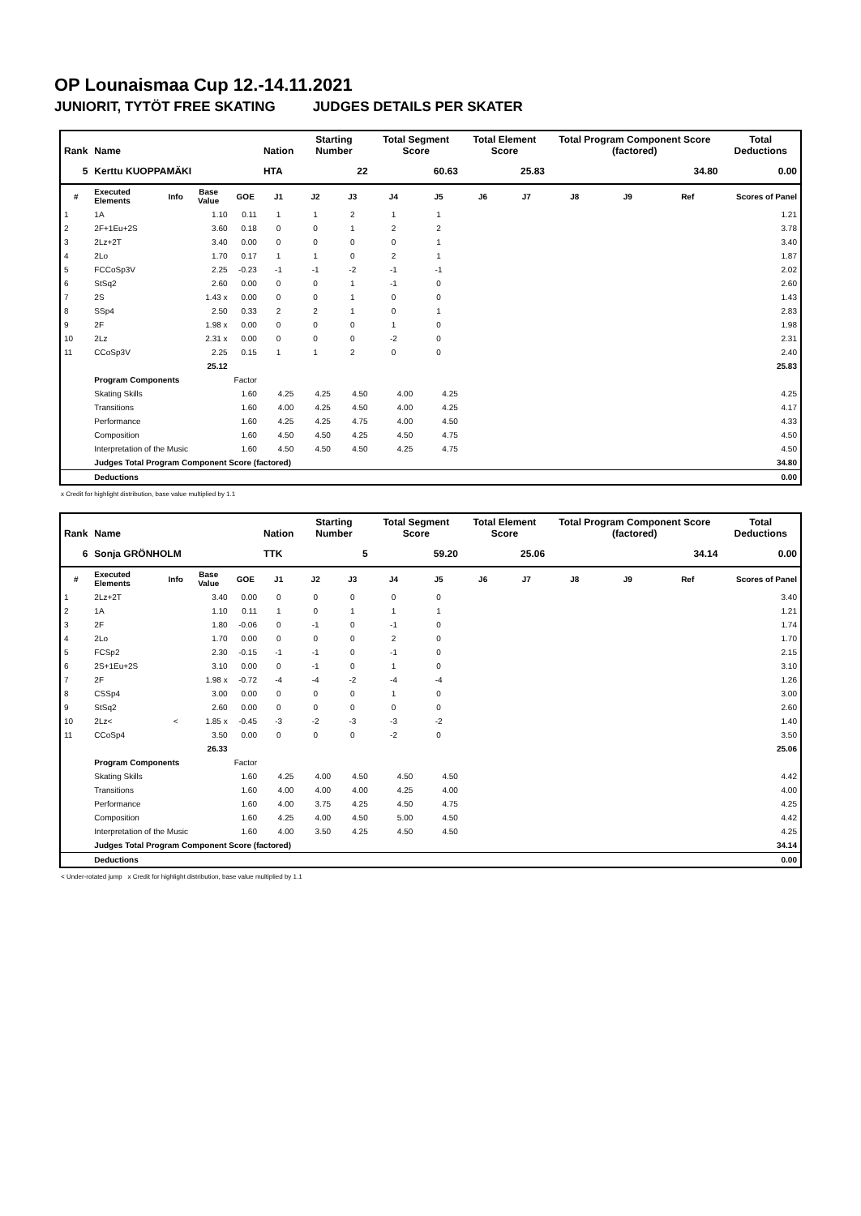OP Lounaismaa Cup 12.-14.11.2021
JUNIORIT, TYTÖT FREE SKATING JUDGES DETAILS PER SKATER
| Rank | Name | | | | Nation | Starting Number | | Total Segment Score | | Total Element Score | | Total Program Component Score (factored) | | | Total Deductions |
| --- | --- | --- | --- | --- | --- | --- | --- | --- | --- | --- | --- | --- | --- | --- | --- |
| 5 | Kerttu KUOPPAMÄKI | | | | HTA | 22 | | 60.63 | | 25.83 | | 34.80 | | | 0.00 |
| # | Executed Elements | Info | Base Value | GOE | J1 | J2 | J3 | J4 | J5 | J6 | J7 | J8 | J9 | Ref | Scores of Panel |
| 1 | 1A | | 1.10 | 0.11 | 1 | 1 | 2 | 1 | 1 | | | | | | 1.21 |
| 2 | 2F+1Eu+2S | | 3.60 | 0.18 | 0 | 0 | 1 | 2 | 2 | | | | | | 3.78 |
| 3 | 2Lz+2T | | 3.40 | 0.00 | 0 | 0 | 0 | 0 | 1 | | | | | | 3.40 |
| 4 | 2Lo | | 1.70 | 0.17 | 1 | 1 | 0 | 2 | 1 | | | | | | 1.87 |
| 5 | FCCoSp3V | | 2.25 | -0.23 | -1 | -1 | -2 | -1 | -1 | | | | | | 2.02 |
| 6 | StSq2 | | 2.60 | 0.00 | 0 | 0 | 1 | -1 | 0 | | | | | | 2.60 |
| 7 | 2S | | 1.43 x | 0.00 | 0 | 0 | 1 | 0 | 0 | | | | | | 1.43 |
| 8 | SSp4 | | 2.50 | 0.33 | 2 | 2 | 1 | 0 | 1 | | | | | | 2.83 |
| 9 | 2F | | 1.98 x | 0.00 | 0 | 0 | 0 | 1 | 0 | | | | | | 1.98 |
| 10 | 2Lz | | 2.31 x | 0.00 | 0 | 0 | 0 | -2 | 0 | | | | | | 2.31 |
| 11 | CCoSp3V | | 2.25 | 0.15 | 1 | 1 | 2 | 0 | 0 | | | | | | 2.40 |
| | | | 25.12 | | | | | | | | | | | | 25.83 |
| | Program Components | | | Factor | | | | | | | | | | | |
| | Skating Skills | | | 1.60 | 4.25 | 4.25 | 4.50 | 4.00 | 4.25 | | | | | | 4.25 |
| | Transitions | | | 1.60 | 4.00 | 4.25 | 4.50 | 4.00 | 4.25 | | | | | | 4.17 |
| | Performance | | | 1.60 | 4.25 | 4.25 | 4.75 | 4.00 | 4.50 | | | | | | 4.33 |
| | Composition | | | 1.60 | 4.50 | 4.50 | 4.25 | 4.50 | 4.75 | | | | | | 4.50 |
| | Interpretation of the Music | | | 1.60 | 4.50 | 4.50 | 4.50 | 4.25 | 4.75 | | | | | | 4.50 |
| | Judges Total Program Component Score (factored) | | | | | | | | | | | | | | 34.80 |
| | Deductions | | | | | | | | | | | | | | 0.00 |
x Credit for highlight distribution, base value multiplied by 1.1
| Rank | Name | | | | Nation | Starting Number | | Total Segment Score | | Total Element Score | | Total Program Component Score (factored) | | | Total Deductions |
| --- | --- | --- | --- | --- | --- | --- | --- | --- | --- | --- | --- | --- | --- | --- | --- |
| 6 | Sonja GRÖNHOLM | | | | TTK | 5 | | 59.20 | | 25.06 | | 34.14 | | | 0.00 |
| # | Executed Elements | Info | Base Value | GOE | J1 | J2 | J3 | J4 | J5 | J6 | J7 | J8 | J9 | Ref | Scores of Panel |
| 1 | 2Lz+2T | | 3.40 | 0.00 | 0 | 0 | 0 | 0 | 0 | | | | | | 3.40 |
| 2 | 1A | | 1.10 | 0.11 | 1 | 0 | 1 | 1 | 1 | | | | | | 1.21 |
| 3 | 2F | | 1.80 | -0.06 | 0 | -1 | 0 | -1 | 0 | | | | | | 1.74 |
| 4 | 2Lo | | 1.70 | 0.00 | 0 | 0 | 0 | 2 | 0 | | | | | | 1.70 |
| 5 | FCSp2 | | 2.30 | -0.15 | -1 | -1 | 0 | -1 | 0 | | | | | | 2.15 |
| 6 | 2S+1Eu+2S | | 3.10 | 0.00 | 0 | -1 | 0 | 1 | 0 | | | | | | 3.10 |
| 7 | 2F | | 1.98 x | -0.72 | -4 | -4 | -2 | -4 | -4 | | | | | | 1.26 |
| 8 | CSSp4 | | 3.00 | 0.00 | 0 | 0 | 0 | 1 | 0 | | | | | | 3.00 |
| 9 | StSq2 | | 2.60 | 0.00 | 0 | 0 | 0 | 0 | 0 | | | | | | 2.60 |
| 10 | 2Lz< | < | 1.85 x | -0.45 | -3 | -2 | -3 | -3 | -2 | | | | | | 1.40 |
| 11 | CCoSp4 | | 3.50 | 0.00 | 0 | 0 | 0 | -2 | 0 | | | | | | 3.50 |
| | | | 26.33 | | | | | | | | | | | | 25.06 |
| | Program Components | | | Factor | | | | | | | | | | | |
| | Skating Skills | | | 1.60 | 4.25 | 4.00 | 4.50 | 4.50 | 4.50 | | | | | | 4.42 |
| | Transitions | | | 1.60 | 4.00 | 4.00 | 4.00 | 4.25 | 4.00 | | | | | | 4.00 |
| | Performance | | | 1.60 | 4.00 | 3.75 | 4.25 | 4.50 | 4.75 | | | | | | 4.25 |
| | Composition | | | 1.60 | 4.25 | 4.00 | 4.50 | 5.00 | 4.50 | | | | | | 4.42 |
| | Interpretation of the Music | | | 1.60 | 4.00 | 3.50 | 4.25 | 4.50 | 4.50 | | | | | | 4.25 |
| | Judges Total Program Component Score (factored) | | | | | | | | | | | | | | 34.14 |
| | Deductions | | | | | | | | | | | | | | 0.00 |
< Under-rotated jump x Credit for highlight distribution, base value multiplied by 1.1